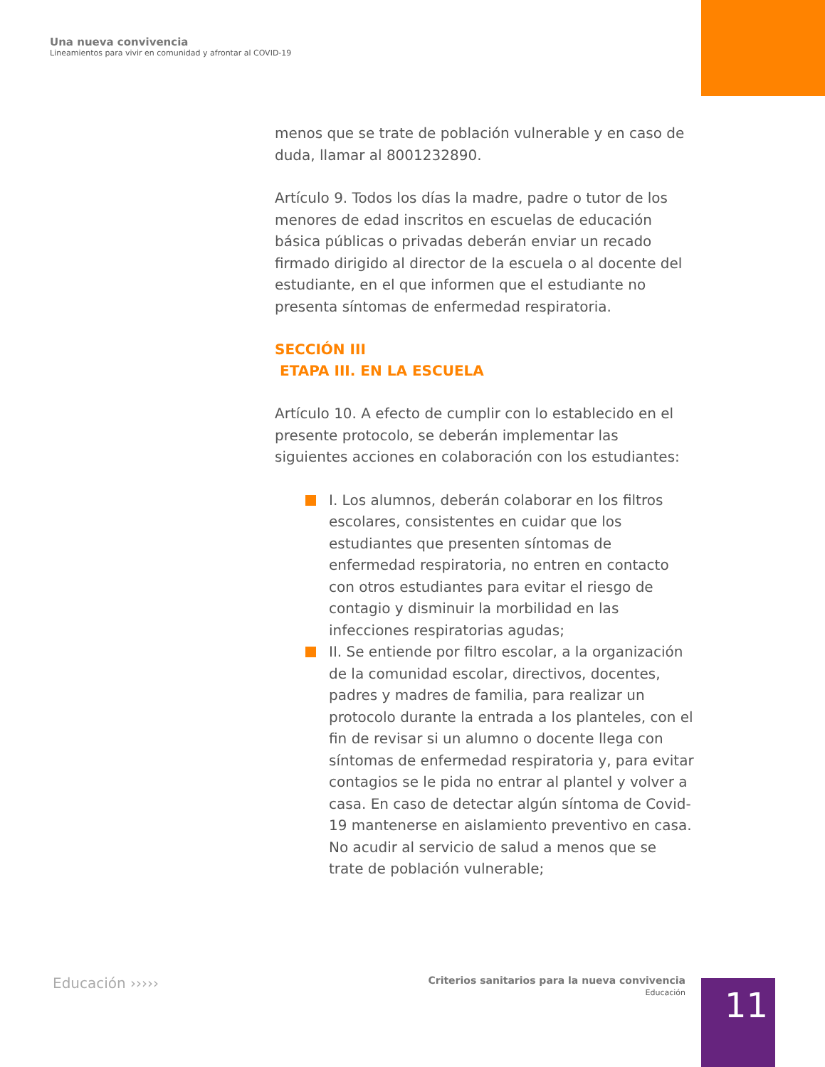Una nueva convivencia
Lineamientos para vivir en comunidad y afrontar al COVID-19
menos que se trate de población vulnerable y en caso de duda, llamar al 8001232890.
Artículo 9. Todos los días la madre, padre o tutor de los menores de edad inscritos en escuelas de educación básica públicas o privadas deberán enviar un recado firmado dirigido al director de la escuela o al docente del estudiante, en el que informen que el estudiante no presenta síntomas de enfermedad respiratoria.
SECCIÓN III
ETAPA III. EN LA ESCUELA
Artículo 10. A efecto de cumplir con lo establecido en el presente protocolo, se deberán implementar las siguientes acciones en colaboración con los estudiantes:
I. Los alumnos, deberán colaborar en los filtros escolares, consistentes en cuidar que los estudiantes que presenten síntomas de enfermedad respiratoria, no entren en contacto con otros estudiantes para evitar el riesgo de contagio y disminuir la morbilidad en las infecciones respiratorias agudas;
II. Se entiende por filtro escolar, a la organización de la comunidad escolar, directivos, docentes, padres y madres de familia, para realizar un protocolo durante la entrada a los planteles, con el fin de revisar si un alumno o docente llega con síntomas de enfermedad respiratoria y, para evitar contagios se le pida no entrar al plantel y volver a casa. En caso de detectar algún síntoma de Covid-19 mantenerse en aislamiento preventivo en casa. No acudir al servicio de salud a menos que se trate de población vulnerable;
Educación ›››››
Criterios sanitarios para la nueva convivencia
Educación
11